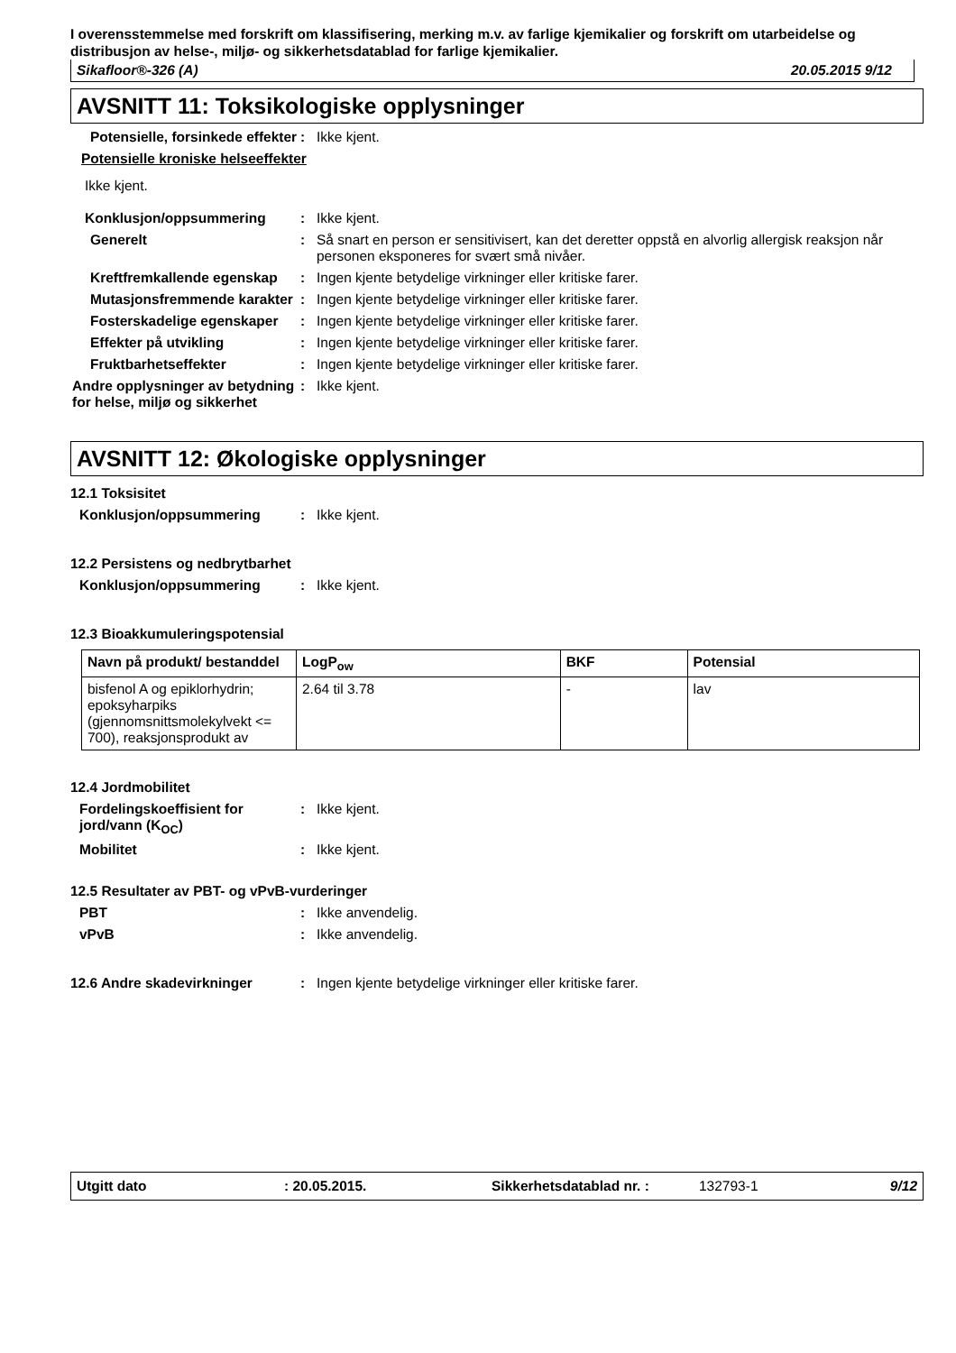I overensstemmelse med forskrift om klassifisering, merking m.v. av farlige kjemikalier og forskrift om utarbeidelse og distribusjon av helse-, miljø- og sikkerhetsdatablad for farlige kjemikalier.
Sikafloor®-326 (A) 20.05.2015 9/12
AVSNITT 11: Toksikologiske opplysninger
Potensielle, forsinkede effekter
: Ikke kjent.
Potensielle kroniske helseeffekter
Ikke kjent.
Konklusjon/oppsummering : Ikke kjent.
Generelt : Så snart en person er sensitivisert, kan det deretter oppstå en alvorlig allergisk reaksjon når personen eksponeres for svært små nivåer.
Kreftfremkallende egenskap : Ingen kjente betydelige virkninger eller kritiske farer.
Mutasjonsfremmende karakter : Ingen kjente betydelige virkninger eller kritiske farer.
Fosterskadelige egenskaper : Ingen kjente betydelige virkninger eller kritiske farer.
Effekter på utvikling : Ingen kjente betydelige virkninger eller kritiske farer.
Fruktbarhetseffekter : Ingen kjente betydelige virkninger eller kritiske farer.
Andre opplysninger av betydning for helse, miljø og sikkerhet
: Ikke kjent.
AVSNITT 12: Økologiske opplysninger
12.1 Toksisitet
Konklusjon/oppsummering : Ikke kjent.
12.2 Persistens og nedbrytbarhet
Konklusjon/oppsummering : Ikke kjent.
12.3 Bioakkumuleringspotensial
| Navn på produkt/ bestanddel | LogP<sub>ow</sub> | BKF | Potensial |
| --- | --- | --- | --- |
| bisfenol A og epiklorhydrin; epoksyharpiks (gjennomsnittsmolekylvekt <= 700), reaksjonsprodukt av | 2.64 til 3.78 | - | lav |
12.4 Jordmobilitet
Fordelingskoeffisient for jord/vann (K<sub>OC</sub>)
: Ikke kjent.
Mobilitet : Ikke kjent.
12.5 Resultater av PBT- og vPvB-vurderinger
PBT : Ikke anvendelig.
vPvB : Ikke anvendelig.
12.6 Andre skadevirkninger : Ingen kjente betydelige virkninger eller kritiske farer.
Utgitt dato: 20.05.2015. Sikkerhetsdatablad nr. : 132793-1 9/12